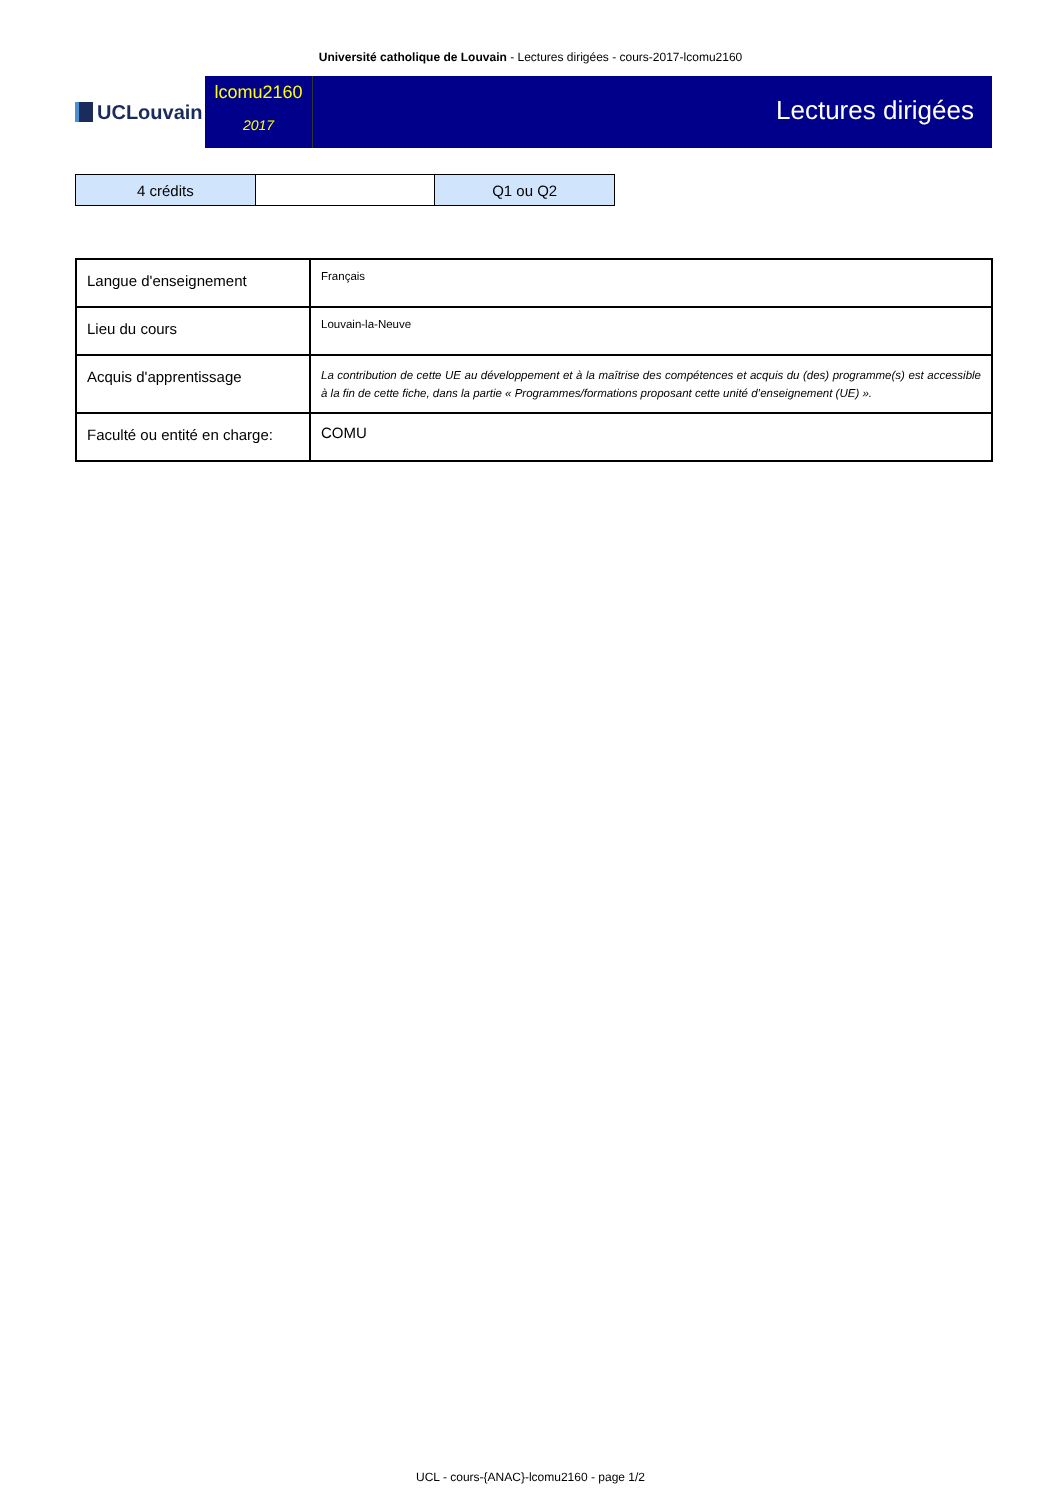Université catholique de Louvain - Lectures dirigées - cours-2017-lcomu2160
UCLouvain
lcomu2160
2017
Lectures dirigées
| 4 crédits | | Q1 ou Q2 |
| Langue d'enseignement | Français |
| Lieu du cours | Louvain-la-Neuve |
| Acquis d'apprentissage | La contribution de cette UE au développement et à la maîtrise des compétences et acquis du (des) programme(s) est accessible à la fin de cette fiche, dans la partie « Programmes/formations proposant cette unité d’enseignement (UE) ». |
| Faculté ou entité en charge: | COMU |
UCL - cours-{ANAC}-lcomu2160 - page 1/2